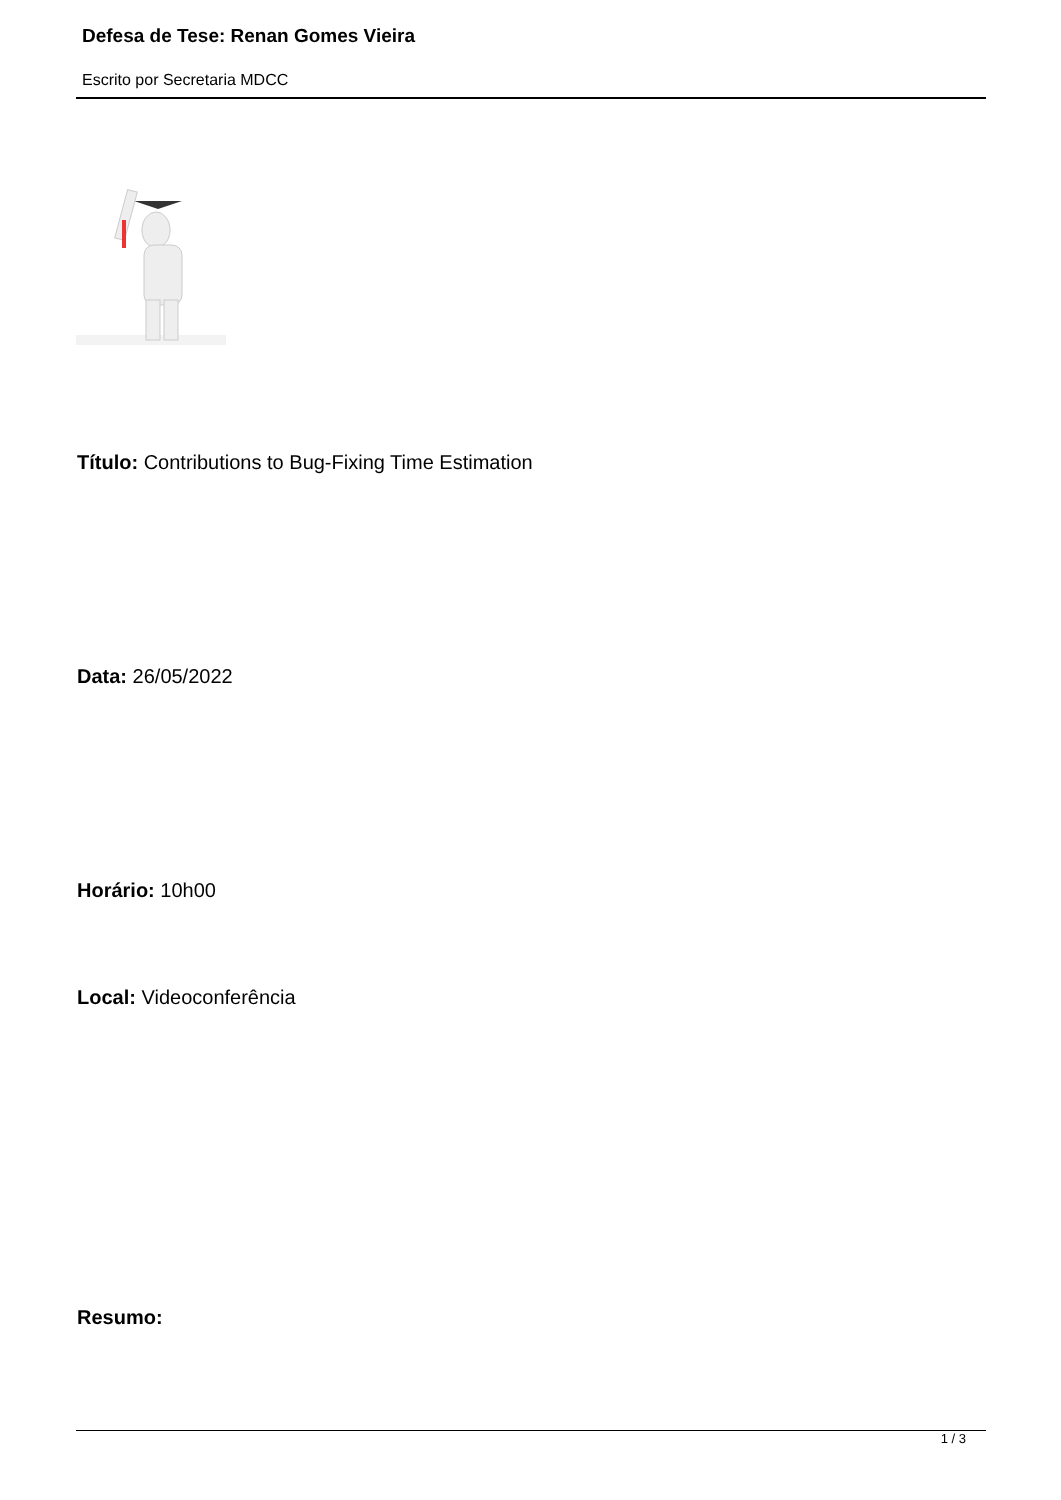Defesa de Tese: Renan Gomes Vieira
Escrito por Secretaria MDCC
Título: Contributions to Bug-Fixing Time Estimation
Data: 26/05/2022
Horário: 10h00
Local: Videoconferência
Resumo:
1 / 3